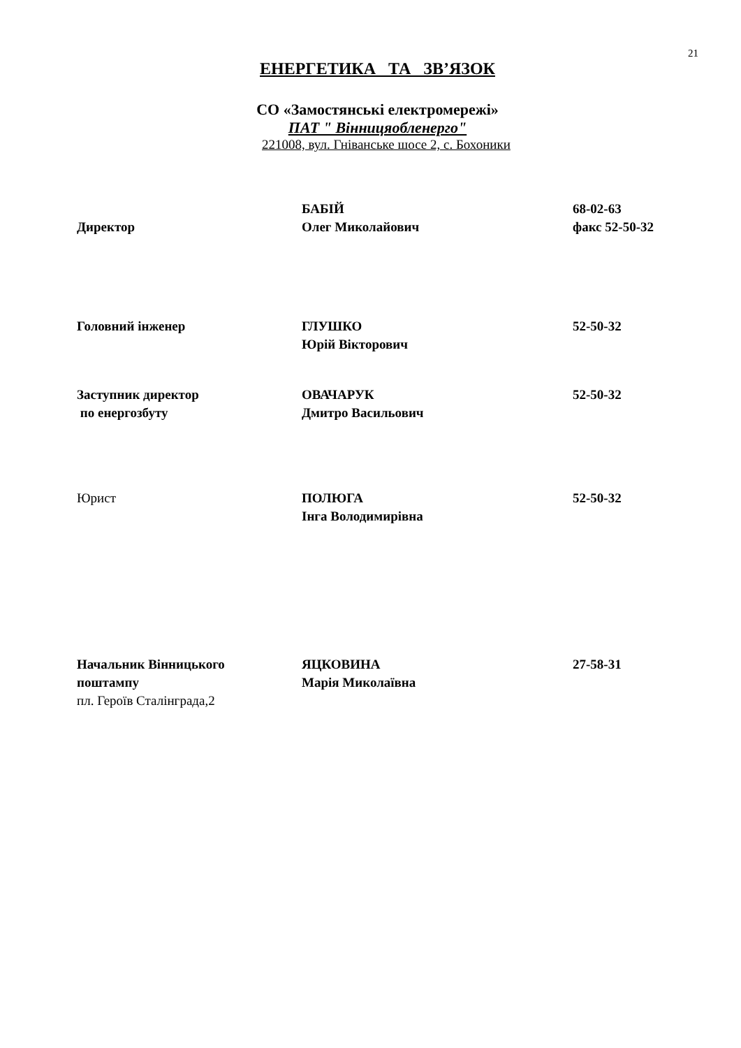21
ЕНЕРГЕТИКА ТА ЗВ’ЯЗОК
СО «Замостянські електромережі»
ПАТ " Вінницяобленерго"
221008, вул. Гніванське шосе 2, с. Бохоники
Директор БАБІЙ
Олег Миколайович
68-02-63
факс 52-50-32
Головний інженер ГЛУШКО
Юрій Вікторович
52-50-32
Заступник директор
по енергозбуту
ОВАЧАРУК
Дмитро Васильович
52-50-32
Юрист ПОЛЮГА
Інга Володимирівна
52-50-32
Начальник Вінницького
поштампу
пл. Героїв Сталінграда,2
ЯЦКОВИНА
Марія Миколаївна
27-58-31